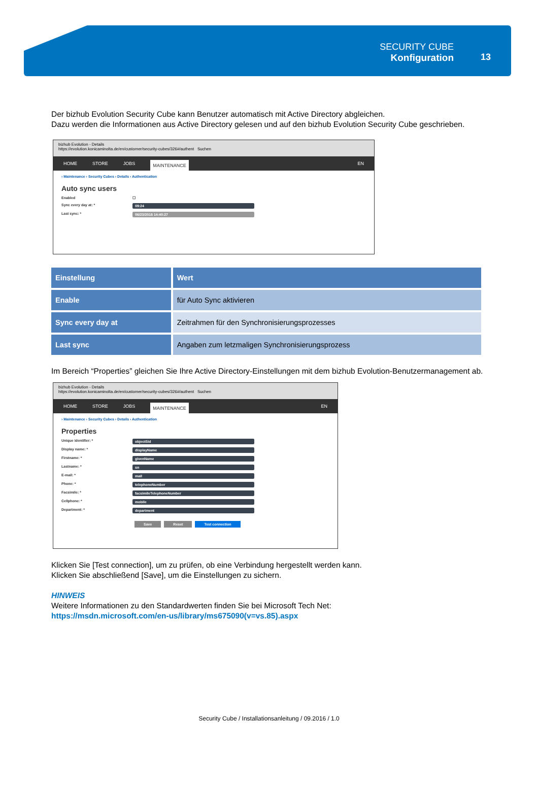SECURITY CUBE
Konfiguration
13
Der bizhub Evolution Security Cube kann Benutzer automatisch mit Active Directory abgleichen.
Dazu werden die Informationen aus Active Directory gelesen und auf den bizhub Evolution Security Cube geschrieben.
bizhub Evolution - Details
https://evolution.konicaminolta.de/en/customer/security-cubes/326#/authent Suchen
HOME STORE JOBS MAINTENANCE EN
› Maintenance › Security Cubes › Details › Authentication
Auto sync users
Enabled ☐
Sync every day at: * 09:24
Last sync: * 06/23/2016 14:40:27
| Einstellung | Wert |
| --- | --- |
| Enable | für Auto Sync aktivieren |
| Sync every day at | Zeitrahmen für den Synchronisierungsprozesses |
| Last sync | Angaben zum letzmaligen Synchronisierungsprozess |
Im Bereich “Properties” gleichen Sie Ihre Active Directory-Einstellungen mit dem bizhub Evolution-Benutzermanagement ab.
bizhub Evolution - Details
https://evolution.konicaminolta.de/en/customer/security-cubes/326#/authent Suchen
HOME STORE JOBS MAINTENANCE EN
› Maintenance › Security Cubes › Details › Authentication
Properties
Unique identifier: * objectSid
Display name: * displayName
Firstname: * givenName
Lastname: * sn
E-mail: * mail
Phone: * telephoneNumber
Facsimile: * facsimileTelephoneNumber
Cellphone: * mobile
Department: * department
Save Reset Test connection
Klicken Sie [Test connection], um zu prüfen, ob eine Verbindung hergestellt werden kann.
Klicken Sie abschließend [Save], um die Einstellungen zu sichern.
HINWEIS
Weitere Informationen zu den Standardwerten finden Sie bei Microsoft Tech Net:
https://msdn.microsoft.com/en-us/library/ms675090(v=vs.85).aspx
Security Cube / Installationsanleitung / 09.2016 / 1.0